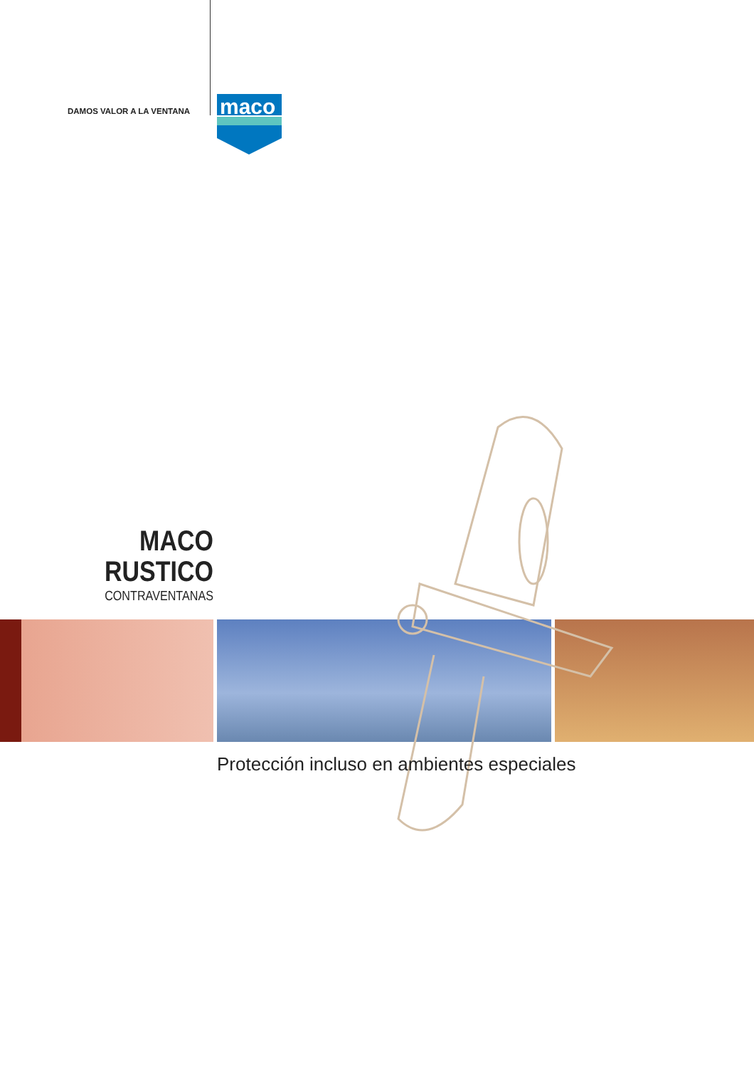DAMOS VALOR A LA VENTANA
maco
MACO
RUSTICO
CONTRAVENTANAS
Protección incluso en ambientes especiales